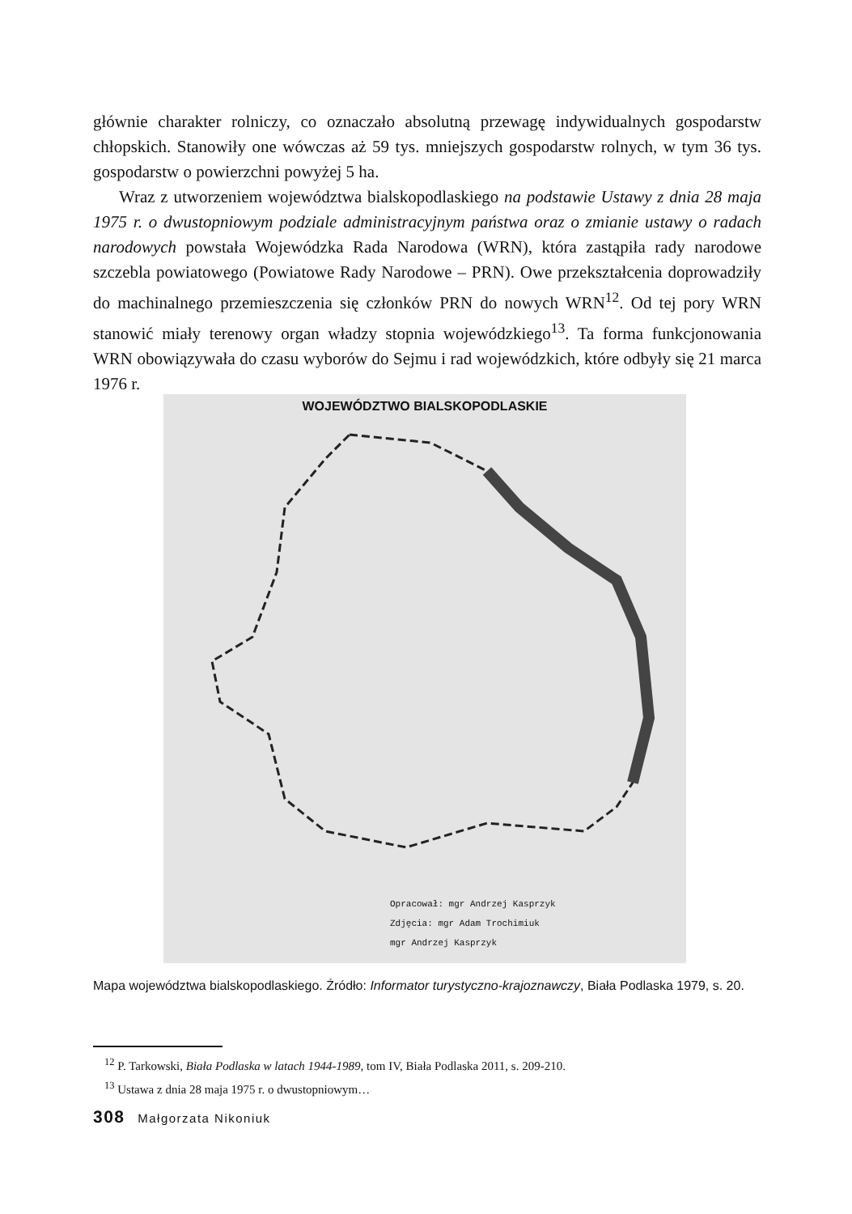głównie charakter rolniczy, co oznaczało absolutną przewagę indywidualnych gospodarstw chłopskich. Stanowiły one wówczas aż 59 tys. mniejszych gospodarstw rolnych, w tym 36 tys. gospodarstw o powierzchni powyżej 5 ha.
Wraz z utworzeniem województwa bialskopodlaskiego na podstawie Ustawy z dnia 28 maja 1975 r. o dwustopniowym podziale administracyjnym państwa oraz o zmianie ustawy o radach narodowych powstała Wojewódzka Rada Narodowa (WRN), która zastąpiła rady narodowe szczebla powiatowego (Powiatowe Rady Narodowe – PRN). Owe przekształcenia doprowadziły do machinalnego przemieszczenia się członków PRN do nowych WRN<sup>12</sup>. Od tej pory WRN stanowić miały terenowy organ władzy stopnia wojewódzkiego<sup>13</sup>. Ta forma funkcjonowania WRN obowiązywała do czasu wyborów do Sejmu i rad wojewódzkich, które odbyły się 21 marca 1976 r.
WOJEWÓDZTWO BIALSKOPODLASKIE
Opracował: mgr Andrzej Kasprzyk
Zdjęcia: mgr Adam Trochimiuk
mgr Andrzej Kasprzyk
Mapa województwa bialskopodlaskiego. Źródło: Informator turystyczno-krajoznawczy, Biała Podlaska 1979, s. 20.
<sup>12</sup> P. Tarkowski, Biała Podlaska w latach 1944-1989, tom IV, Biała Podlaska 2011, s. 209-210.
<sup>13</sup> Ustawa z dnia 28 maja 1975 r. o dwustopniowym…
308 Małgorzata Nikoniuk